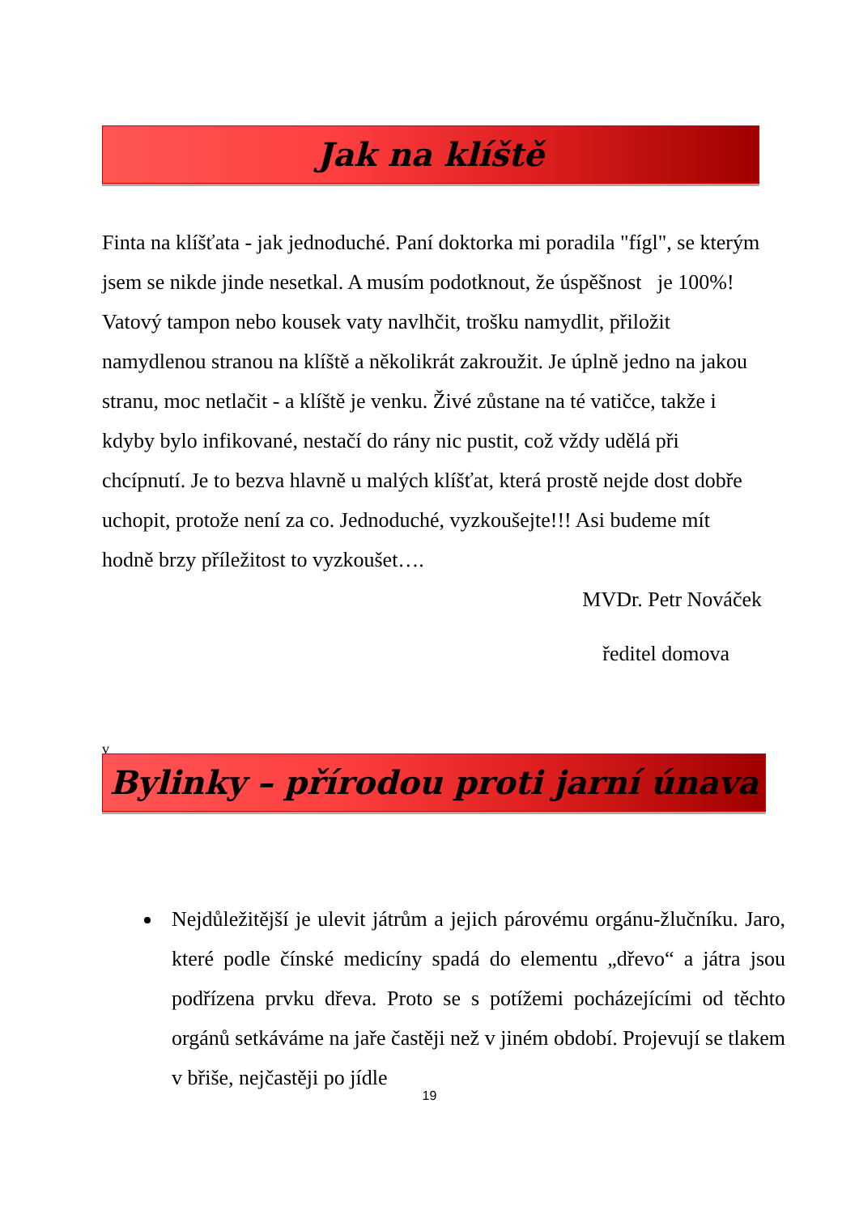Jak na klíště
Finta na klíšťata - jak jednoduché. Paní doktorka mi poradila "fígl", se kterým jsem se nikde jinde nesetkal. A musím podotknout, že úspěšnost je 100%!
Vatový tampon nebo kousek vaty navlhčit, trošku namydlit, přiložit namydlenou stranou na klíště a několikrát zakroužit. Je úplně jedno na jakou stranu, moc netlačit - a klíště je venku. Živé zůstane na té vatičce, takže i kdyby bylo infikované, nestačí do rány nic pustit, což vždy udělá při chcípnutí. Je to bezva hlavně u malých klíšťat, která prostě nejde dost dobře uchopit, protože není za co. Jednoduché, vyzkoušejte!!! Asi budeme mít hodně brzy příležitost to vyzkoušet….
MVDr. Petr Nováček
ředitel domova
v
Bylinky – přírodou proti jarní únava
Nejdůležitější je ulevit játrům a jejich párovému orgánu-žlučníku. Jaro, které podle čínské medicíny spadá do elementu „dřevo“ a játra jsou podřízena prvku dřeva. Proto se s potížemi pocházejícími od těchto orgánů setkáváme na jaře častěji než v jiném období. Projevují se tlakem v břiše, nejčastěji po jídle
19